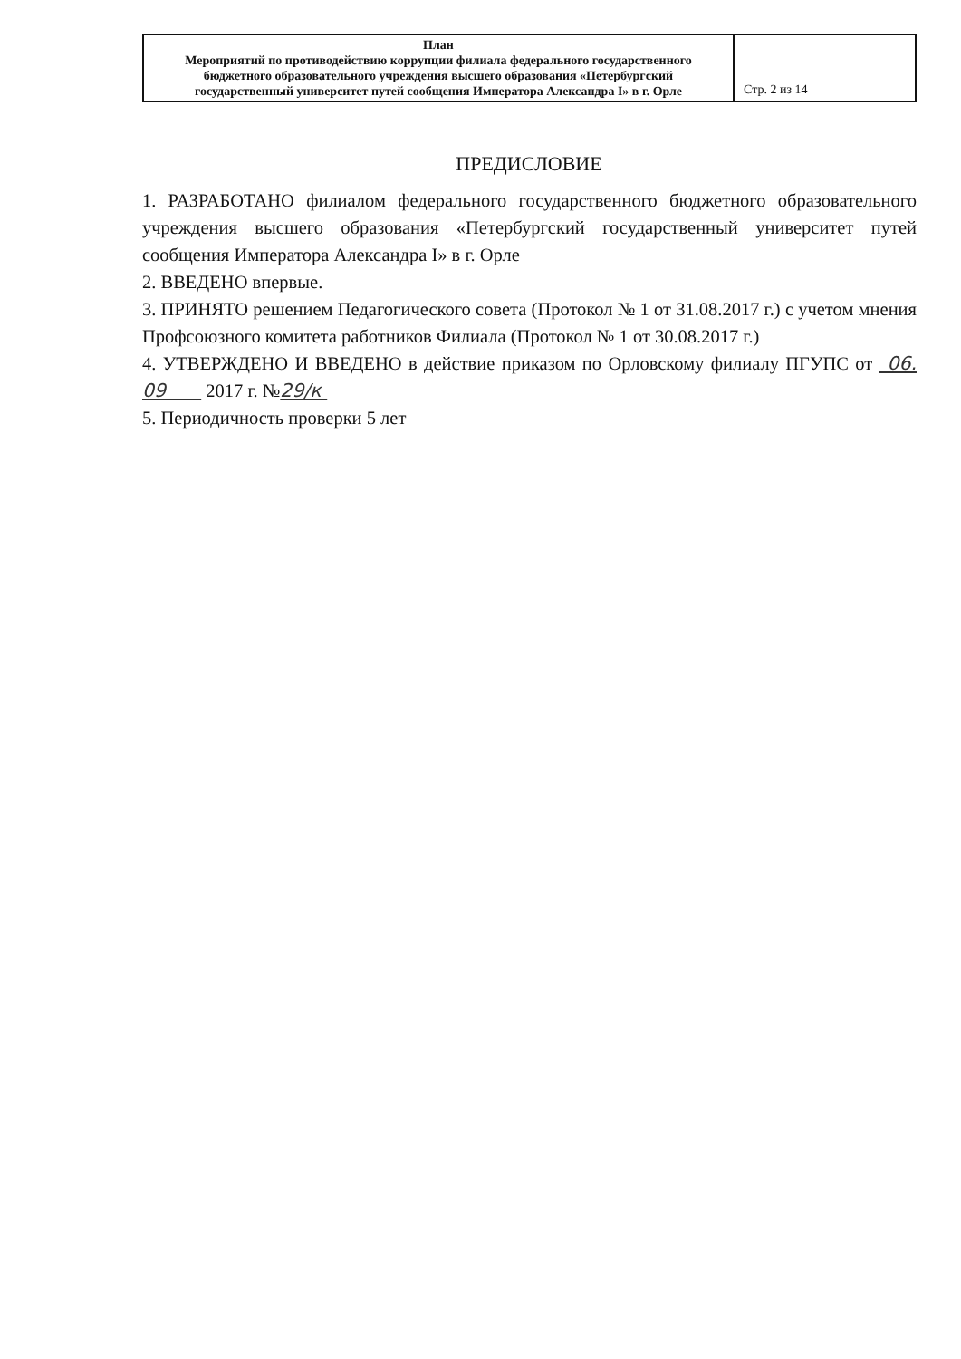| План Мероприятий по противодействию коррупции филиала федерального государственного бюджетного образовательного учреждения высшего образования «Петербургский государственный университет путей сообщения Императора Александра I» в г. Орле | Стр. 2 из 14 |
ПРЕДИСЛОВИЕ
1. РАЗРАБОТАНО филиалом федерального государственного бюджетного образовательного учреждения высшего образования «Петербургский государственный университет путей сообщения Императора Александра I» в г. Орле
2. ВВЕДЕНО впервые.
3. ПРИНЯТО решением Педагогического совета (Протокол № 1 от 31.08.2017 г.) с учетом мнения Профсоюзного комитета работников Филиала (Протокол № 1 от 30.08.2017 г.)
4. УТВЕРЖДЕНО И ВВЕДЕНО в действие приказом по Орловскому филиалу ПГУПС от 06. 09 2017 г. №29/к
5. Периодичность проверки 5 лет